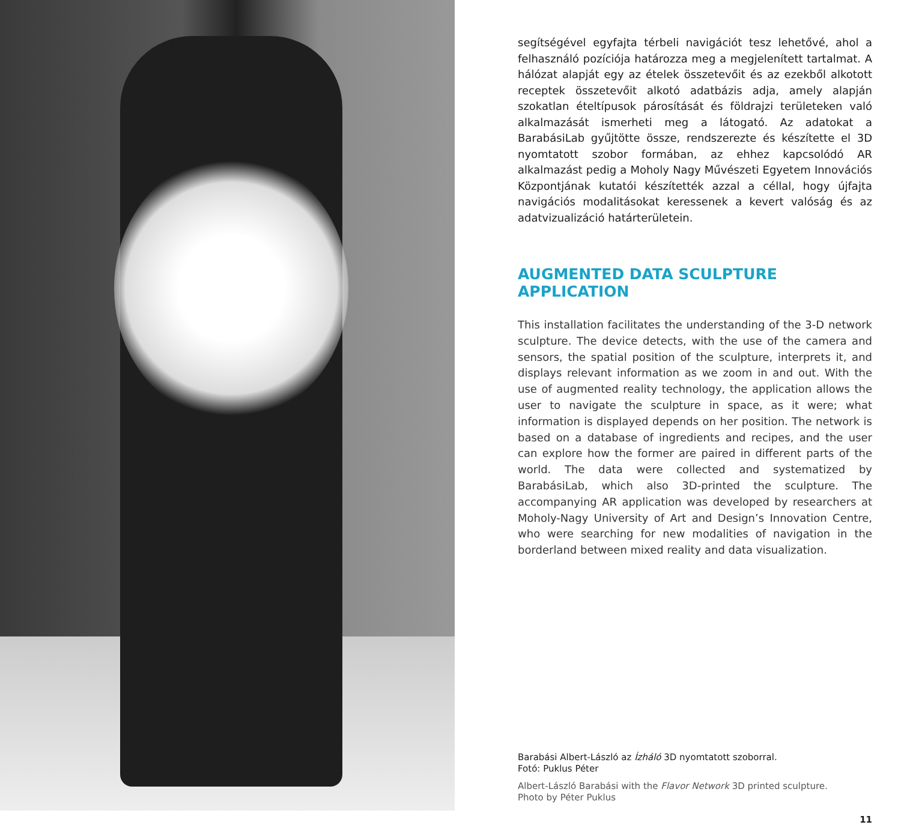segítségével egyfajta térbeli navigációt tesz lehetővé, ahol a felhasználó pozíciója határozza meg a megjelenített tartalmat. A hálózat alapját egy az ételek összetevőit és az ezekből alkotott receptek összetevőit alkotó adatbázis adja, amely alapján szokatlan ételtípusok párosítását és földrajzi területeken való alkalmazását ismerheti meg a látogató. Az adatokat a BarabásiLab gyűjtötte össze, rendszerezte és készítette el 3D nyomtatott szobor formában, az ehhez kapcsolódó AR alkalmazást pedig a Moholy Nagy Művészeti Egyetem Innovációs Központjának kutatói készítették azzal a céllal, hogy újfajta navigációs modalitásokat keressenek a kevert valóság és az adatvizualizáció határterületein.
AUGMENTED DATA SCULPTURE APPLICATION
This installation facilitates the understanding of the 3-D network sculpture. The device detects, with the use of the camera and sensors, the spatial position of the sculpture, interprets it, and displays relevant information as we zoom in and out. With the use of augmented reality technology, the application allows the user to navigate the sculpture in space, as it were; what information is displayed depends on her position. The network is based on a database of ingredients and recipes, and the user can explore how the former are paired in different parts of the world. The data were collected and systematized by BarabásiLab, which also 3D-printed the sculpture. The accompanying AR application was developed by researchers at Moholy-Nagy University of Art and Design’s Innovation Centre, who were searching for new modalities of navigation in the borderland between mixed reality and data visualization.
Barabási Albert-László az Ízháló 3D nyomtatott szoborral.
Fotó: Puklus Péter
Albert-László Barabási with the Flavor Network 3D printed sculpture.
Photo by Péter Puklus
11